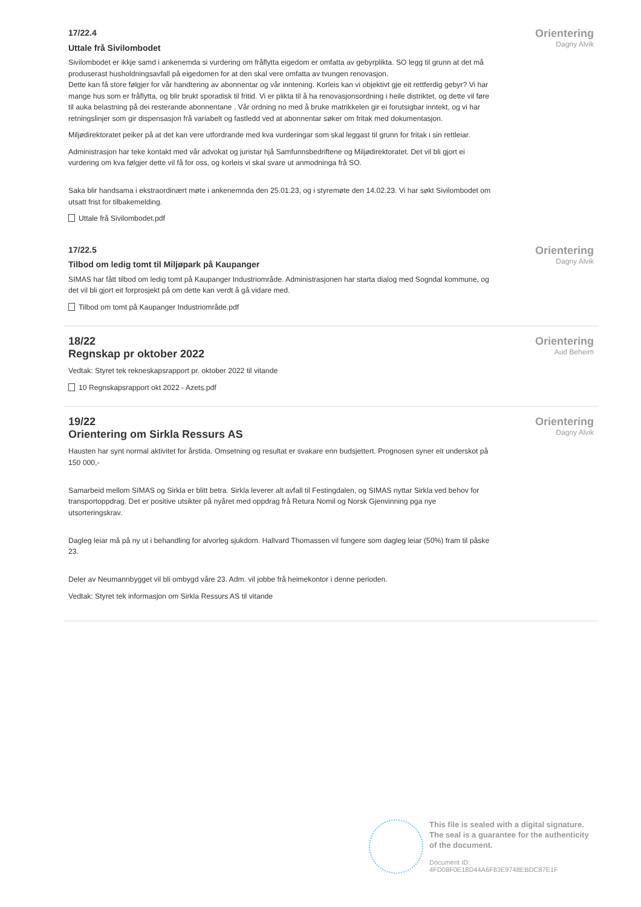17/22.4
Uttale frå Sivilombodet
Sivilombodet er ikkje samd i ankenemda si vurdering om fråflytta eigedom er omfatta av gebyrplikta. SO legg til grunn at det må produserast husholdningsavfall på eigedomen for at den skal vere omfatta av tvungen renovasjon.
Dette kan få store følgjer for vår handtering av abonnentar og vår inntening. Korleis kan vi objektivt gje eit rettferdig gebyr? Vi har mange hus som er fråflytta, og blir brukt sporadisk til fritid. Vi er plikta til å ha renovasjonsordning i heile distriktet, og dette vil føre til auka belastning på dei resterande abonnentane . Vår ordning no med å bruke matrikkelen gir ei forutsigbar inntekt, og vi har retningslinjer som gir dispensasjon frå variabelt og fastledd ved at abonnentar søker om fritak med dokumentasjon.
Miljødirektoratet peiker på at det kan vere utfordrande med kva vurderingar som skal leggast til grunn for fritak i sin rettleiar.
Administrasjon har teke kontakt med vår advokat og juristar hjå Samfunnsbedriftene og Miljødirektoratet. Det vil bli gjort ei vurdering om kva følgjer dette vil få for oss, og korleis vi skal svare ut anmodninga frå SO.
Saka blir handsama i ekstraordinært møte i ankenemnda den 25.01.23, og i styremøte den 14.02.23. Vi har søkt Sivilombodet om utsatt frist for tilbakemelding.
Uttale frå Sivilombodet.pdf
Orientering
Dagny Alvik
17/22.5
Tilbod om ledig tomt til Miljøpark på Kaupanger
SIMAS har fått tilbod om ledig tomt på Kaupanger Industriområde. Administrasjonen har starta dialog med Sogndal kommune, og det vil bli gjort eit forprosjekt på om dette kan verdt å gå vidare med.
Tilbod om tomt på Kaupanger Industriområde.pdf
Orientering
Dagny Alvik
18/22
Regnskap pr oktober 2022
Vedtak: Styret tek rekneskapsrapport pr. oktober 2022 til vitande
10 Regnskapsrapport okt 2022 - Azets.pdf
Orientering
Aud Beheim
19/22
Orientering om Sirkla Ressurs AS
Hausten har synt normal aktivitet for årstida. Omsetning og resultat er svakare enn budsjettert. Prognosen syner eit underskot på 150 000,-
Samarbeid mellom SIMAS og Sirkla er blitt betra. Sirkla leverer alt avfall til Festingdalen, og SIMAS nyttar Sirkla ved behov for transportoppdrag. Det er positive utsikter på nyåret med oppdrag frå Retura Nomil og Norsk Gjenvinning pga nye utsorteringskrav.
Dagleg leiar må på ny ut i behandling for alvorleg sjukdom. Hallvard Thomassen vil fungere som dagleg leiar (50%) fram til påske 23.
Deler av Neumannbygget vil bli ombygd våre 23. Adm. vil jobbe frå heimekontor i denne perioden.
Vedtak: Styret tek informasjon om Sirkla Ressurs AS til vitande
Orientering
Dagny Alvik
This file is sealed with a digital signature.
The seal is a guarantee for the authenticity
of the document.
Document ID:
4FD08F0E18D44A6F83E9748EBDC87E1F